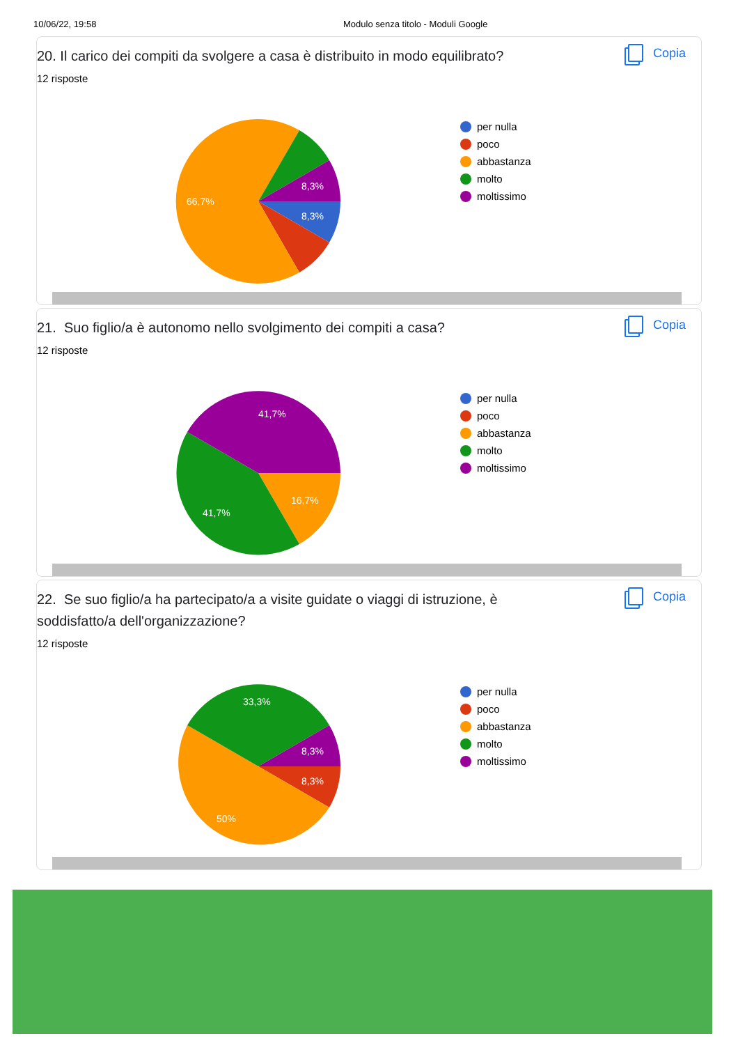10/06/22, 19:58 Modulo senza titolo - Moduli Google
20. Il carico dei compiti da svolgere a casa è distribuito in modo equilibrato?
Copia
12 risposte
8,3%
8,3%
66,7%
per nulla
poco
abbastanza
molto
moltissimo
21. Suo figlio/a è autonomo nello svolgimento dei compiti a casa?
Copia
12 risposte
41,7%
41,7%
16,7%
per nulla
poco
abbastanza
molto
moltissimo
22. Se suo figlio/a ha partecipato/a a visite guidate o viaggi di istruzione, è soddisfatto/a dell'organizzazione?
Copia
12 risposte
33,3%
8,3%
8,3%
50%
per nulla
poco
abbastanza
molto
moltissimo